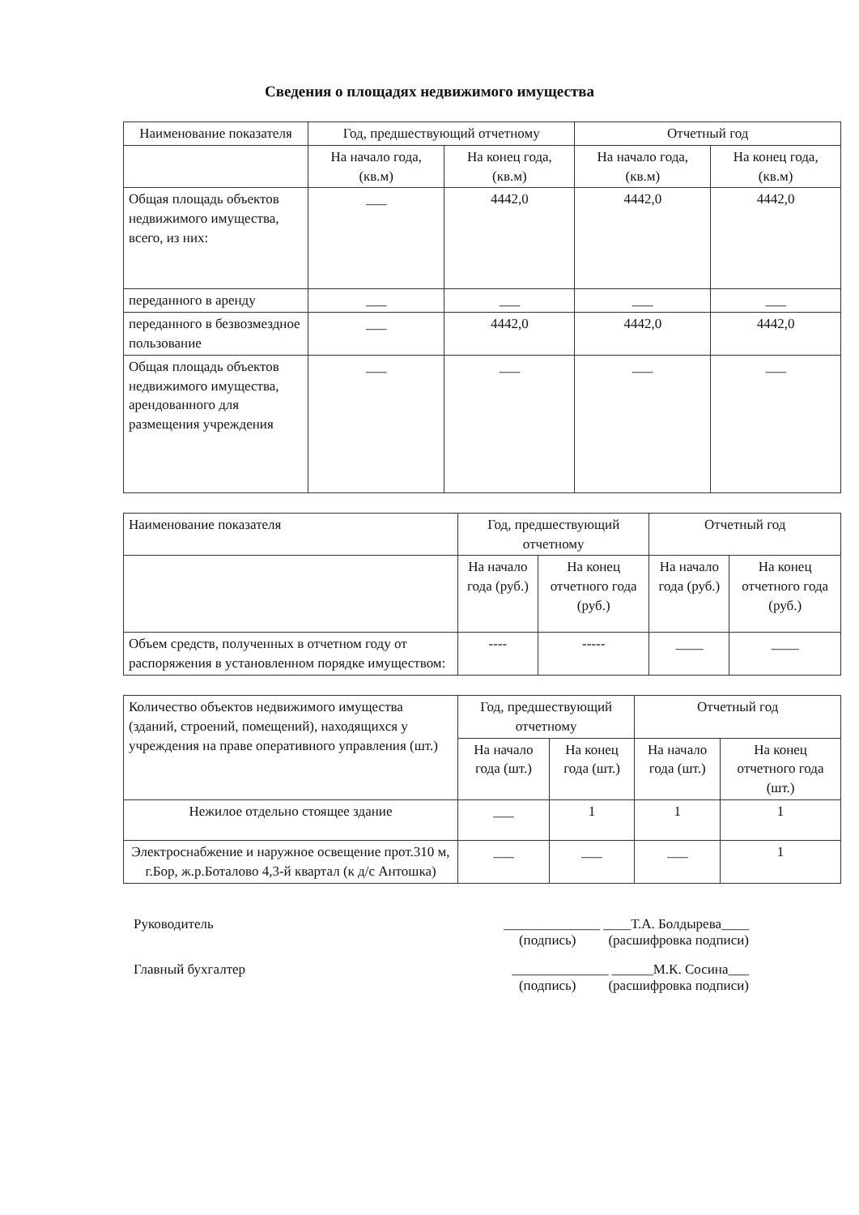Сведения о площадях недвижимого имущества
| Наименование показателя | Год, предшествующий отчетному | | Отчетный год | |
| --- | --- | --- | --- | --- |
| | На начало года, (кв.м) | На конец года, (кв.м) | На начало года, (кв.м) | На конец года, (кв.м) |
| Общая площадь объектов недвижимого имущества, всего, из них: | ___ | 4442,0 | 4442,0 | 4442,0 |
| переданного в аренду | ___ | ___ | ___ | ___ |
| переданного в безвозмездное пользование | ___ | 4442,0 | 4442,0 | 4442,0 |
| Общая площадь объектов недвижимого имущества, арендованного для размещения учреждения | ___ | ___ | ___ | ___ |
| Наименование показателя | Год, предшествующий отчетному | | Отчетный год | |
| --- | --- | --- | --- | --- |
| | На начало года (руб.) | На конец отчетного года (руб.) | На начало года (руб.) | На конец отчетного года (руб.) |
| Объем средств, полученных в отчетном году от распоряжения в установленном порядке имуществом: | ---- | ----- | ____ | ____ |
| Количество объектов недвижимого имущества (зданий, строений, помещений), находящихся у учреждения на праве оперативного управления (шт.) | Год, предшествующий отчетному | | Отчетный год | |
| --- | --- | --- | --- | --- |
| | На начало года (шт.) | На конец года (шт.) | На начало года (шт.) | На конец отчетного года (шт.) |
| Нежилое отдельно стоящее здание | ___ | 1 | 1 | 1 |
| Электроснабжение и наружное освещение прот.310 м, г.Бор, ж.р.Боталово 4,3-й квартал (к д/с Антошка) | ___ | ___ | ___ | 1 |
Руководитель ______________ ____Т.А. Болдырева____
(подпись) (расшифровка подписи)
Главный бухгалтер ______________ ______М.К. Сосина___
(подпись) (расшифровка подписи)